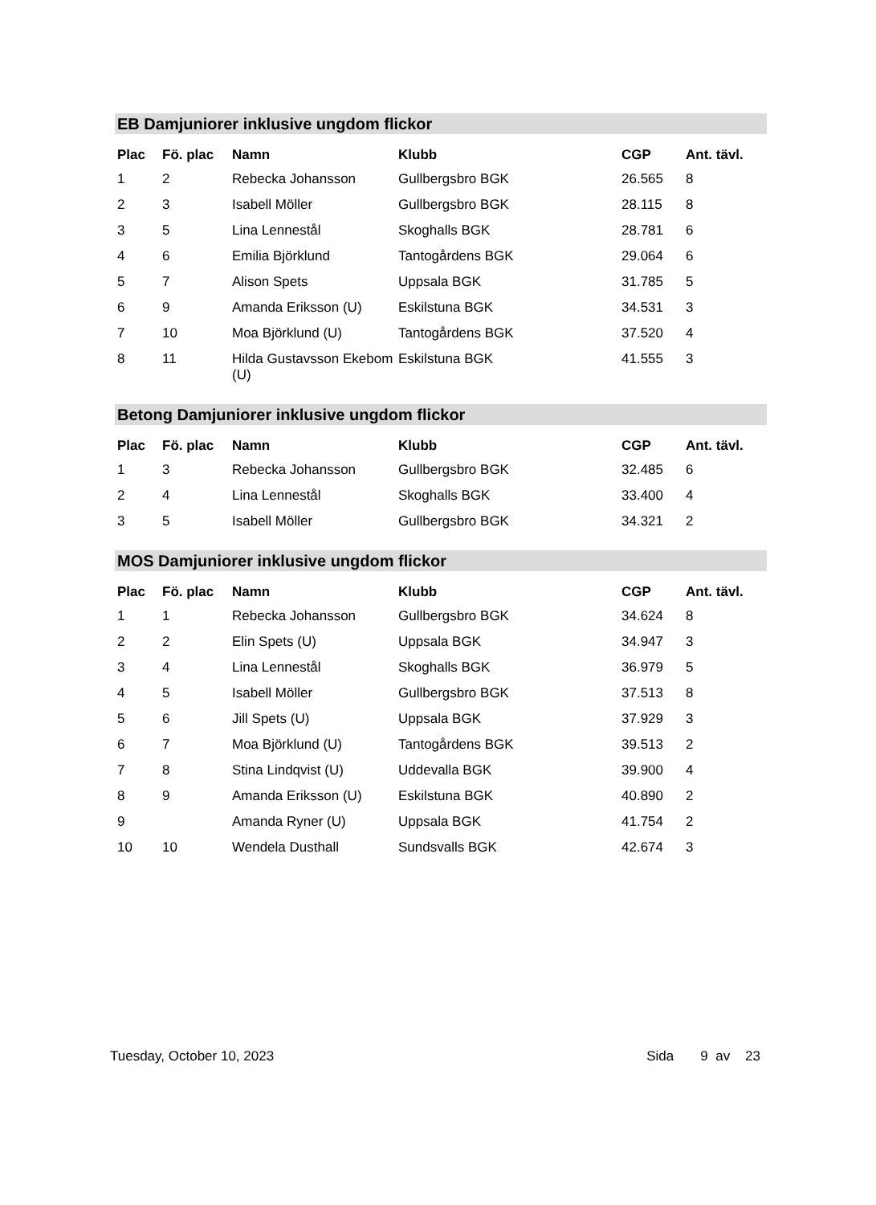EB Damjuniorer inklusive ungdom flickor
| Plac | Fö. plac | Namn | Klubb | CGP | Ant. tävl. |
| --- | --- | --- | --- | --- | --- |
| 1 | 2 | Rebecka Johansson | Gullbergsbro BGK | 26.565 | 8 |
| 2 | 3 | Isabell Möller | Gullbergsbro BGK | 28.115 | 8 |
| 3 | 5 | Lina Lennestål | Skoghalls BGK | 28.781 | 6 |
| 4 | 6 | Emilia Björklund | Tantogårdens BGK | 29.064 | 6 |
| 5 | 7 | Alison Spets | Uppsala BGK | 31.785 | 5 |
| 6 | 9 | Amanda Eriksson (U) | Eskilstuna BGK | 34.531 | 3 |
| 7 | 10 | Moa Björklund (U) | Tantogårdens BGK | 37.520 | 4 |
| 8 | 11 | Hilda Gustavsson Ekebom (U) | Eskilstuna BGK | 41.555 | 3 |
Betong Damjuniorer inklusive ungdom flickor
| Plac | Fö. plac | Namn | Klubb | CGP | Ant. tävl. |
| --- | --- | --- | --- | --- | --- |
| 1 | 3 | Rebecka Johansson | Gullbergsbro BGK | 32.485 | 6 |
| 2 | 4 | Lina Lennestål | Skoghalls BGK | 33.400 | 4 |
| 3 | 5 | Isabell Möller | Gullbergsbro BGK | 34.321 | 2 |
MOS Damjuniorer inklusive ungdom flickor
| Plac | Fö. plac | Namn | Klubb | CGP | Ant. tävl. |
| --- | --- | --- | --- | --- | --- |
| 1 | 1 | Rebecka Johansson | Gullbergsbro BGK | 34.624 | 8 |
| 2 | 2 | Elin Spets (U) | Uppsala BGK | 34.947 | 3 |
| 3 | 4 | Lina Lennestål | Skoghalls BGK | 36.979 | 5 |
| 4 | 5 | Isabell Möller | Gullbergsbro BGK | 37.513 | 8 |
| 5 | 6 | Jill Spets (U) | Uppsala BGK | 37.929 | 3 |
| 6 | 7 | Moa Björklund (U) | Tantogårdens BGK | 39.513 | 2 |
| 7 | 8 | Stina Lindqvist (U) | Uddevalla BGK | 39.900 | 4 |
| 8 | 9 | Amanda Eriksson (U) | Eskilstuna BGK | 40.890 | 2 |
| 9 | | Amanda Ryner (U) | Uppsala BGK | 41.754 | 2 |
| 10 | 10 | Wendela Dusthall | Sundsvalls BGK | 42.674 | 3 |
Tuesday, October 10, 2023 Sida 9 av 23